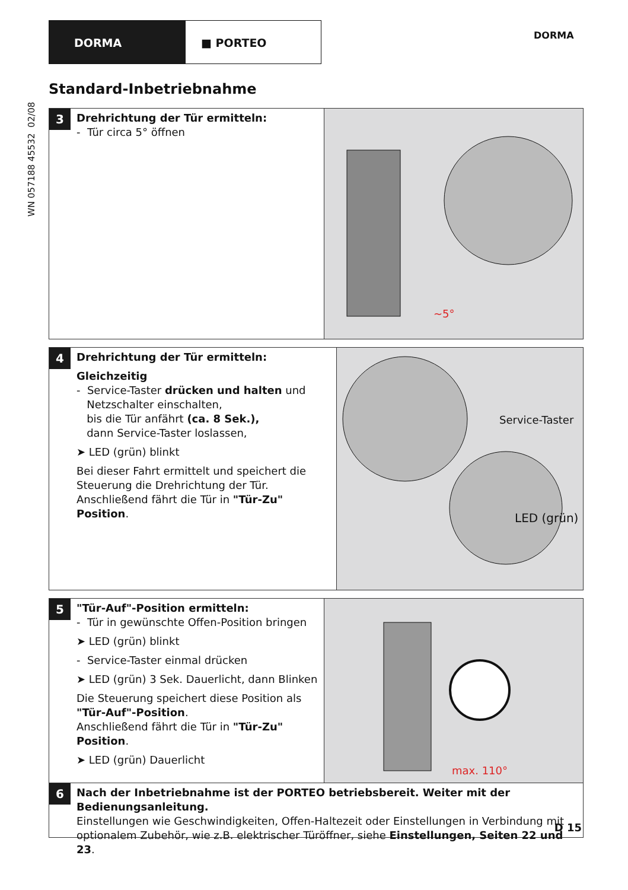DORMA ■ PORTEO
DORMA
WN 057188 45532 02/08
Standard-Inbetriebnahme
3
Drehrichtung der Tür ermitteln:
- Tür circa 5° öffnen
~5°
4
Drehrichtung der Tür ermitteln:
Gleichzeitig
- Service-Taster drücken und halten und
Netzschalter einschalten,
bis die Tür anfährt (ca. 8 Sek.),
dann Service-Taster loslassen,
➤ LED (grün) blinkt
Bei dieser Fahrt ermittelt und speichert die Steuerung die Drehrichtung der Tür.
Anschließend fährt die Tür in "Tür-Zu" Position.
Service-Taster
LED (grün)
5
"Tür-Auf"-Position ermitteln:
- Tür in gewünschte Offen-Position bringen
➤ LED (grün) blinkt
- Service-Taster einmal drücken
➤ LED (grün) 3 Sek. Dauerlicht, dann Blinken
Die Steuerung speichert diese Position als "Tür-Auf"-Position.
Anschließend fährt die Tür in "Tür-Zu" Position.
➤ LED (grün) Dauerlicht
max. 110°
6
Nach der Inbetriebnahme ist der PORTEO betriebsbereit. Weiter mit der Bedienungsanleitung.
Einstellungen wie Geschwindigkeiten, Offen-Haltezeit oder Einstellungen in Verbindung mit optionalem Zubehör, wie z.B. elektrischer Türöffner, siehe Einstellungen, Seiten 22 und 23.
D 15